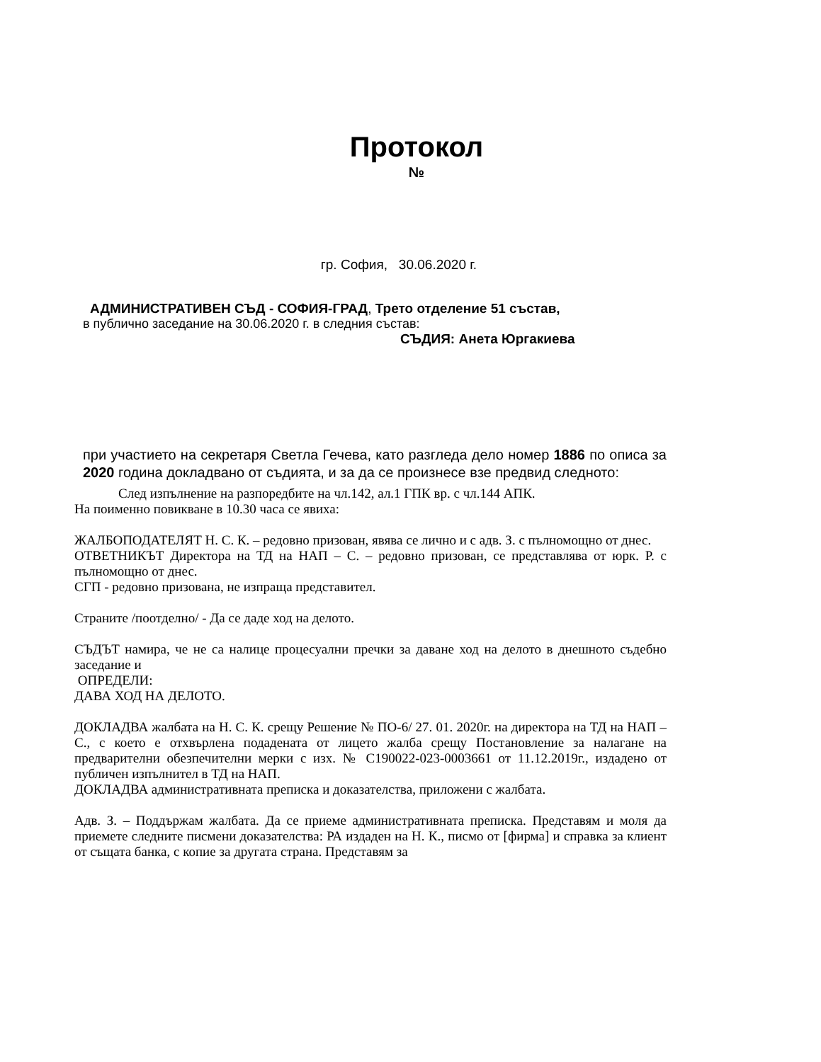Протокол
№
гр. София, 30.06.2020 г.
АДМИНИСТРАТИВЕН СЪД - СОФИЯ-ГРАД, Трето отделение 51 състав,
в публично заседание на 30.06.2020 г. в следния състав:
СЪДИЯ: Анета Юргакиева
при участието на секретаря Светла Гечева, като разгледа дело номер 1886 по описа за 2020 година докладвано от съдията, и за да се произнесе взе предвид следното:
След изпълнение на разпоредбите на чл.142, ал.1 ГПК вр. с чл.144 АПК.
На поименно повикване в 10.30 часа се явиха:
ЖАЛБОПОДАТЕЛЯТ Н. С. К. – редовно призован, явява се лично и с адв. З. с пълномощно от днес.
ОТВЕТНИКЪТ Директора на ТД на НАП – С. – редовно призован, се представлява от юрк. Р. с пълномощно от днес.
СГП - редовно призована, не изпраща представител.
Страните /поотделно/ - Да се даде ход на делото.
СЪДЪТ намира, че не са налице процесуални пречки за даване ход на делото в днешното съдебно заседание и
ОПРЕДЕЛИ:
ДАВА ХОД НА ДЕЛОТО.
ДОКЛАДВА жалбата на Н. С. К. срещу Решение № ПО-6/ 27. 01. 2020г. на директора на ТД на НАП – С., с което е отхвърлена подадената от лицето жалба срещу Постановление за налагане на предварителни обезпечителни мерки с изх. № С190022-023-0003661 от 11.12.2019г., издадено от публичен изпълнител в ТД на НАП.
ДОКЛАДВА административната преписка и доказателства, приложени с жалбата.
Адв. З. – Поддържам жалбата. Да се приеме административната преписка. Представям и моля да приемете следните писмени доказателства: РА издаден на Н. К., писмо от [фирма] и справка за клиент от същата банка, с копие за другата страна. Представям за